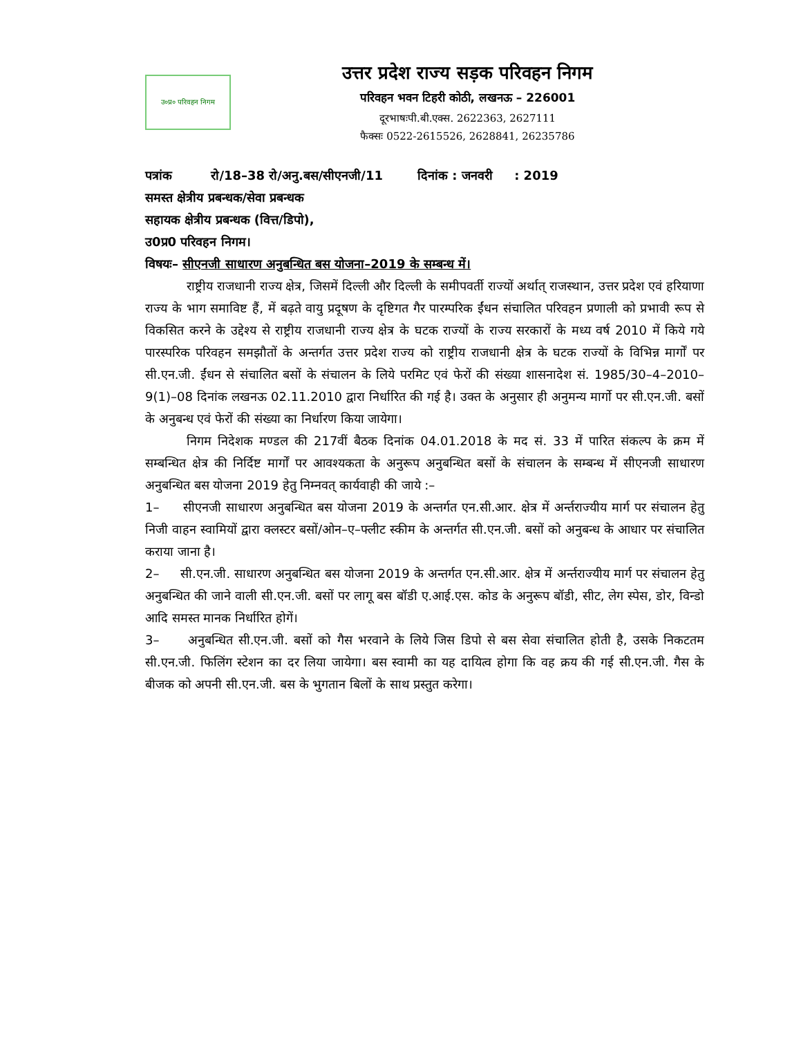उ०प्र० परिवहन निगम
उत्तर प्रदेश राज्य सड़क परिवहन निगम
परिवहन भवन टिहरी कोठी, लखनऊ – 226001
दूरभाषःपी.बी.एक्स. 2622363, 2627111
फैक्सः 0522-2615526, 2628841, 26235786
पत्रांक रो/18–38 रो/अनु.बस/सीएनजी/11 दिनांक : जनवरी : 2019
समस्त क्षेत्रीय प्रबन्धक/सेवा प्रबन्धक
सहायक क्षेत्रीय प्रबन्धक (वित्त/डिपो),
उ0प्र0 परिवहन निगम।
विषयः– सीएनजी साधारण अनुबन्धित बस योजना–2019 के सम्बन्ध में।
राष्ट्रीय राजधानी राज्य क्षेत्र, जिसमें दिल्ली और दिल्ली के समीपवर्ती राज्यों अर्थात् राजस्थान, उत्तर प्रदेश एवं हरियाणा राज्य के भाग समाविष्ट हैं, में बढ़ते वायु प्रदूषण के दृष्टिगत गैर पारम्परिक ईंधन संचालित परिवहन प्रणाली को प्रभावी रूप से विकसित करने के उद्देश्य से राष्ट्रीय राजधानी राज्य क्षेत्र के घटक राज्यों के राज्य सरकारों के मध्य वर्ष 2010 में किये गये पारस्परिक परिवहन समझौतों के अन्तर्गत उत्तर प्रदेश राज्य को राष्ट्रीय राजधानी क्षेत्र के घटक राज्यों के विभिन्न मार्गों पर सी.एन.जी. ईंधन से संचालित बसों के संचालन के लिये परमिट एवं फेरों की संख्या शासनादेश सं. 1985/30–4–2010–9(1)–08 दिनांक लखनऊ 02.11.2010 द्वारा निर्धारित की गई है। उक्त के अनुसार ही अनुमन्य मार्गो पर सी.एन.जी. बसों के अनुबन्ध एवं फेरों की संख्या का निर्धारण किया जायेगा।
निगम निदेशक मण्डल की 217वीं बैठक दिनांक 04.01.2018 के मद सं. 33 में पारित संकल्प के क्रम में सम्बन्धित क्षेत्र की निर्दिष्ट मार्गों पर आवश्यकता के अनुरूप अनुबन्धित बसों के संचालन के सम्बन्ध में सीएनजी साधारण अनुबन्धित बस योजना 2019 हेतु निम्नवत् कार्यवाही की जाये :–
1– सीएनजी साधारण अनुबन्धित बस योजना 2019 के अन्तर्गत एन.सी.आर. क्षेत्र में अर्न्तराज्यीय मार्ग पर संचालन हेतु निजी वाहन स्वामियों द्वारा क्लस्टर बसों/ओन–ए–फ्लीट स्कीम के अन्तर्गत सी.एन.जी. बसों को अनुबन्ध के आधार पर संचालित कराया जाना है।
2– सी.एन.जी. साधारण अनुबन्धित बस योजना 2019 के अन्तर्गत एन.सी.आर. क्षेत्र में अर्न्तराज्यीय मार्ग पर संचालन हेतु अनुबन्धित की जाने वाली सी.एन.जी. बसों पर लागू बस बॉडी ए.आई.एस. कोड के अनुरूप बॉडी, सीट, लेग स्पेस, डोर, विन्डो आदि समस्त मानक निर्धारित होगें।
3– अनुबन्धित सी.एन.जी. बसों को गैस भरवाने के लिये जिस डिपो से बस सेवा संचालित होती है, उसके निकटतम सी.एन.जी. फिलिंग स्टेशन का दर लिया जायेगा। बस स्वामी का यह दायित्व होगा कि वह क्रय की गई सी.एन.जी. गैस के बीजक को अपनी सी.एन.जी. बस के भुगतान बिलों के साथ प्रस्तुत करेगा।